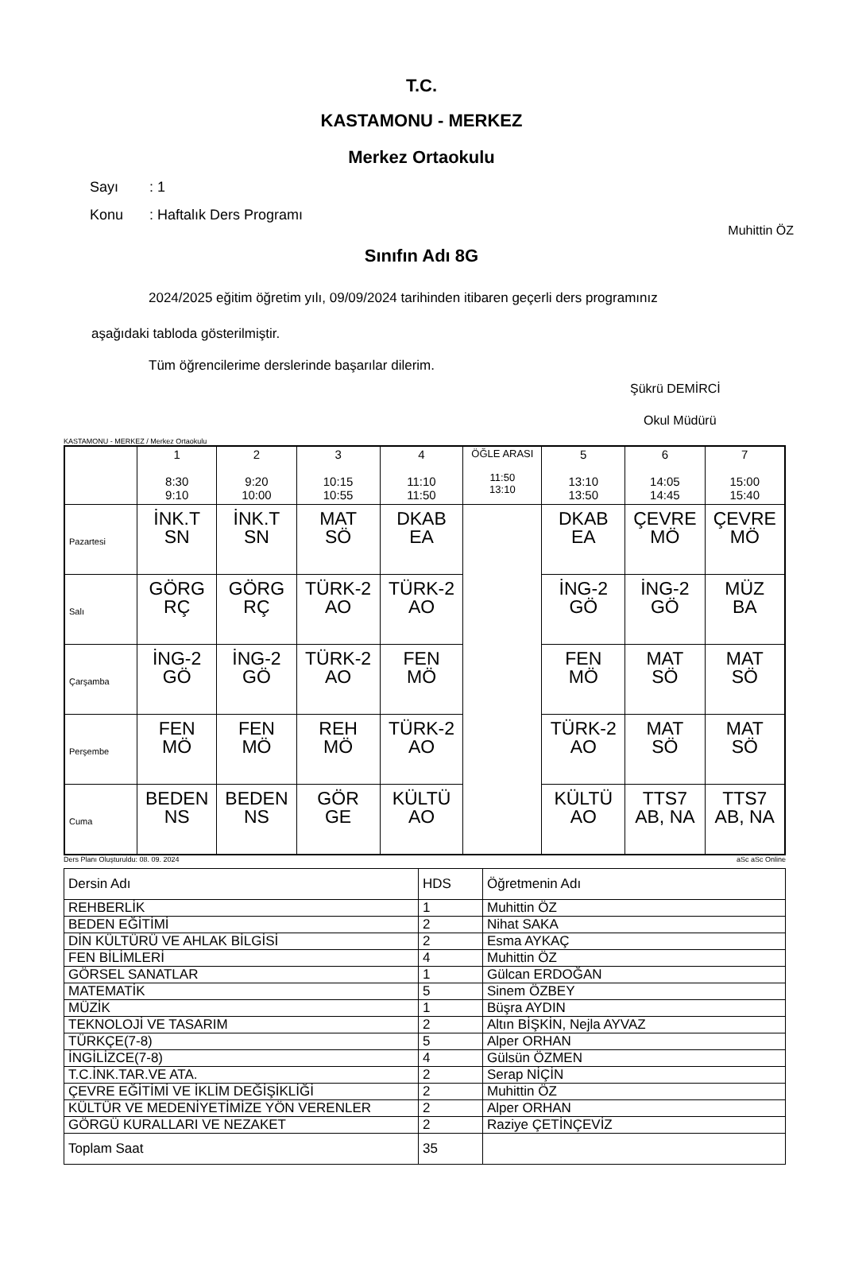T.C.
KASTAMONU - MERKEZ
Merkez Ortaokulu
Sayı: 1
Konu: Haftalık Ders Programı
Muhittin ÖZ
Sınıfın Adı 8G
2024/2025 eğitim öğretim yılı, 09/09/2024 tarihinden itibaren geçerli ders programınız
aşağıdaki tabloda gösterilmiştir.
Tüm öğrencilerime derslerinde başarılar dilerim.
Şükrü DEMİRCİ
Okul Müdürü
KASTAMONU - MERKEZ / Merkez Ortaokulu
| | 1 8:30 9:10 | 2 9:20 10:00 | 3 10:15 10:55 | 4 11:10 11:50 | ÖĞLE ARASI 11:50 13:10 | 5 13:10 13:50 | 6 14:05 14:45 | 7 15:00 15:40 |
| --- | --- | --- | --- | --- | --- | --- | --- | --- |
| Pazartesi | İNK.T SN | İNK.T SN | MAT SÖ | DKAB EA | | DKAB EA | ÇEVRE MÖ | ÇEVRE MÖ |
| Salı | GÖRG RÇ | GÖRG RÇ | TÜRK-2 AO | TÜRK-2 AO | | İNG-2 GÖ | İNG-2 GÖ | MÜZ BA |
| Çarşamba | İNG-2 GÖ | İNG-2 GÖ | TÜRK-2 AO | FEN MÖ | | FEN MÖ | MAT SÖ | MAT SÖ |
| Perşembe | FEN MÖ | FEN MÖ | REH MÖ | TÜRK-2 AO | | TÜRK-2 AO | MAT SÖ | MAT SÖ |
| Cuma | BEDEN NS | BEDEN NS | GÖR GE | KÜLTÜ AO | | KÜLTÜ AO | TTS7 AB, NA | TTS7 AB, NA |
Ders Planı Oluşturuldu: 08. 09. 2024 aSc aSc Online
| Dersin Adı | HDS | Öğretmenin Adı |
| REHBERLİK | 1 | Muhittin ÖZ |
| BEDEN EĞİTİMİ | 2 | Nihat SAKA |
| DİN KÜLTÜRÜ VE AHLAK BİLGİSİ | 2 | Esma AYKAÇ |
| FEN BİLİMLERİ | 4 | Muhittin ÖZ |
| GÖRSEL SANATLAR | 1 | Gülcan ERDOĞAN |
| MATEMATİK | 5 | Sinem ÖZBEY |
| MÜZİK | 1 | Büşra AYDIN |
| TEKNOLOJİ VE TASARIM | 2 | Altın BİŞKİN, Nejla AYVAZ |
| TÜRKÇE(7-8) | 5 | Alper ORHAN |
| İNGİLİZCE(7-8) | 4 | Gülsün ÖZMEN |
| T.C.İNK.TAR.VE ATA. | 2 | Serap NİÇİN |
| ÇEVRE EĞİTİMİ VE İKLİM DEĞİŞİKLİĞİ | 2 | Muhittin ÖZ |
| KÜLTÜR VE MEDENİYETİMİZE YÖN VERENLER | 2 | Alper ORHAN |
| GÖRGÜ KURALLARI VE NEZAKET | 2 | Raziye ÇETİNÇEVİZ |
| Toplam Saat | 35 | |